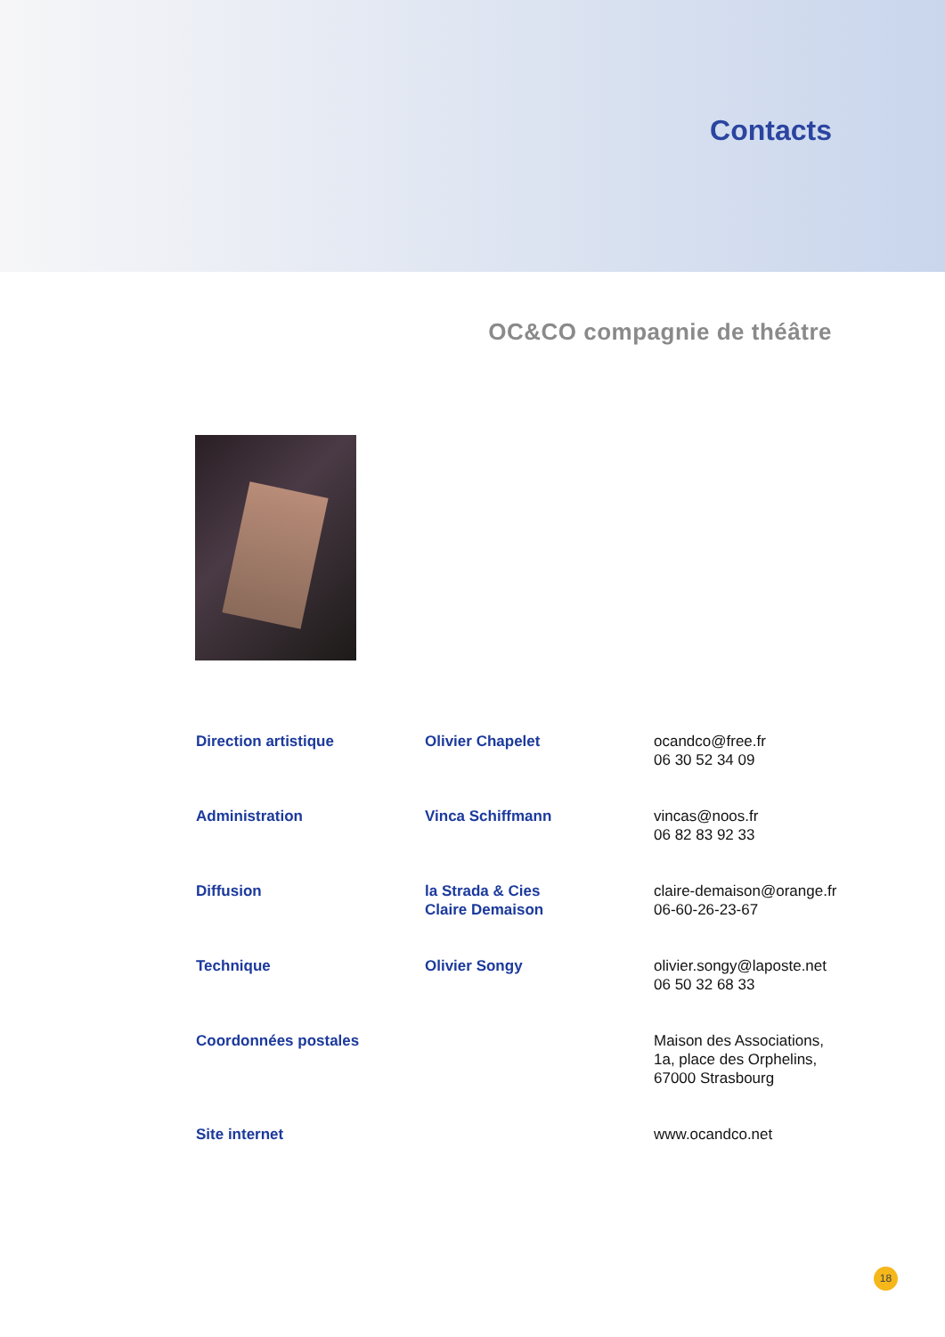Contacts
OC&CO compagnie de théâtre
| Direction artistique | Olivier Chapelet | ocandco@free.fr 06 30 52 34 09 |
| Administration | Vinca Schiffmann | vincas@noos.fr 06 82 83 92 33 |
| Diffusion | la Strada & Cies Claire Demaison | claire-demaison@orange.fr 06-60-26-23-67 |
| Technique | Olivier Songy | olivier.songy@laposte.net 06 50 32 68 33 |
| Coordonnées postales | | Maison des Associations, 1a, place des Orphelins, 67000 Strasbourg |
| Site internet | | www.ocandco.net |
18